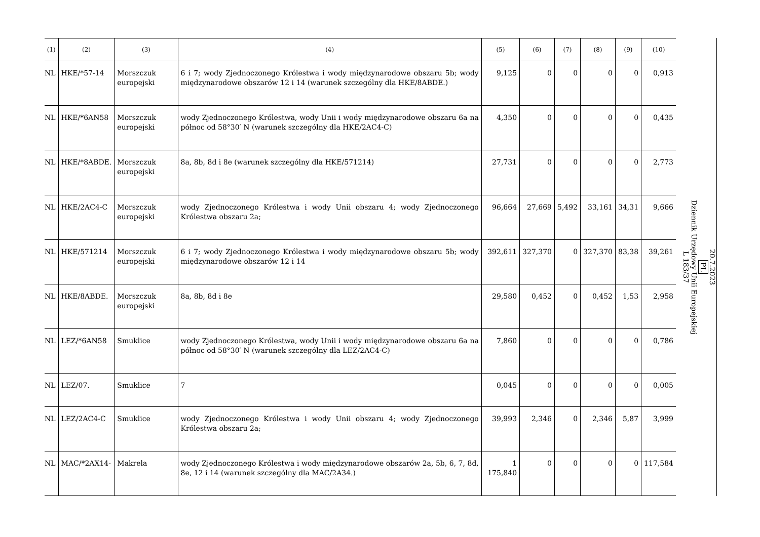| (1) | (2) | (3) | (4) | (5) | (6) | (7) | (8) | (9) | (10) |
| --- | --- | --- | --- | --- | --- | --- | --- | --- | --- |
| NL | HKE/*57-14 | Morszczuk europejski | 6 i 7; wody Zjednoczonego Królestwa i wody międzynarodowe obszaru 5b; wody międzynarodowe obszarów 12 i 14 (warunek szczególny dla HKE/8ABDE.) | 9,125 | 0 | 0 | 0 | 0 | 0,913 |
| NL | HKE/*6AN58 | Morszczuk europejski | wody Zjednoczonego Królestwa, wody Unii i wody międzynarodowe obszaru 6a na północ od 58°30′ N (warunek szczególny dla HKE/2AC4-C) | 4,350 | 0 | 0 | 0 | 0 | 0,435 |
| NL | HKE/*8ABDE. | Morszczuk europejski | 8a, 8b, 8d i 8e (warunek szczególny dla HKE/571214) | 27,731 | 0 | 0 | 0 | 0 | 2,773 |
| NL | HKE/2AC4-C | Morszczuk europejski | wody Zjednoczonego Królestwa i wody Unii obszaru 4; wody Zjednoczonego Królestwa obszaru 2a; | 96,664 | 27,669 | 5,492 | 33,161 | 34,31 | 9,666 |
| NL | HKE/571214 | Morszczuk europejski | 6 i 7; wody Zjednoczonego Królestwa i wody międzynarodowe obszaru 5b; wody międzynarodowe obszarów 12 i 14 | 392,611 | 327,370 | 0 | 327,370 | 83,38 | 39,261 |
| NL | HKE/8ABDE. | Morszczuk europejski | 8a, 8b, 8d i 8e | 29,580 | 0,452 | 0 | 0,452 | 1,53 | 2,958 |
| NL | LEZ/*6AN58 | Smuklice | wody Zjednoczonego Królestwa, wody Unii i wody międzynarodowe obszaru 6a na północ od 58°30′ N (warunek szczególny dla LEZ/2AC4-C) | 7,860 | 0 | 0 | 0 | 0 | 0,786 |
| NL | LEZ/07. | Smuklice | 7 | 0,045 | 0 | 0 | 0 | 0 | 0,005 |
| NL | LEZ/2AC4-C | Smuklice | wody Zjednoczonego Królestwa i wody Unii obszaru 4; wody Zjednoczonego Królestwa obszaru 2a; | 39,993 | 2,346 | 0 | 2,346 | 5,87 | 3,999 |
| NL | MAC/*2AX14- | Makrela | wody Zjednoczonego Królestwa i wody międzynarodowe obszarów 2a, 5b, 6, 7, 8d, 8e, 12 i 14 (warunek szczególny dla MAC/2A34.) | 1 175,840 | 0 | 0 | 0 | 0 | 117,584 |
20.7.2023
PL
Dziennik Urzędowy Unii Europejskiej
L 183/37